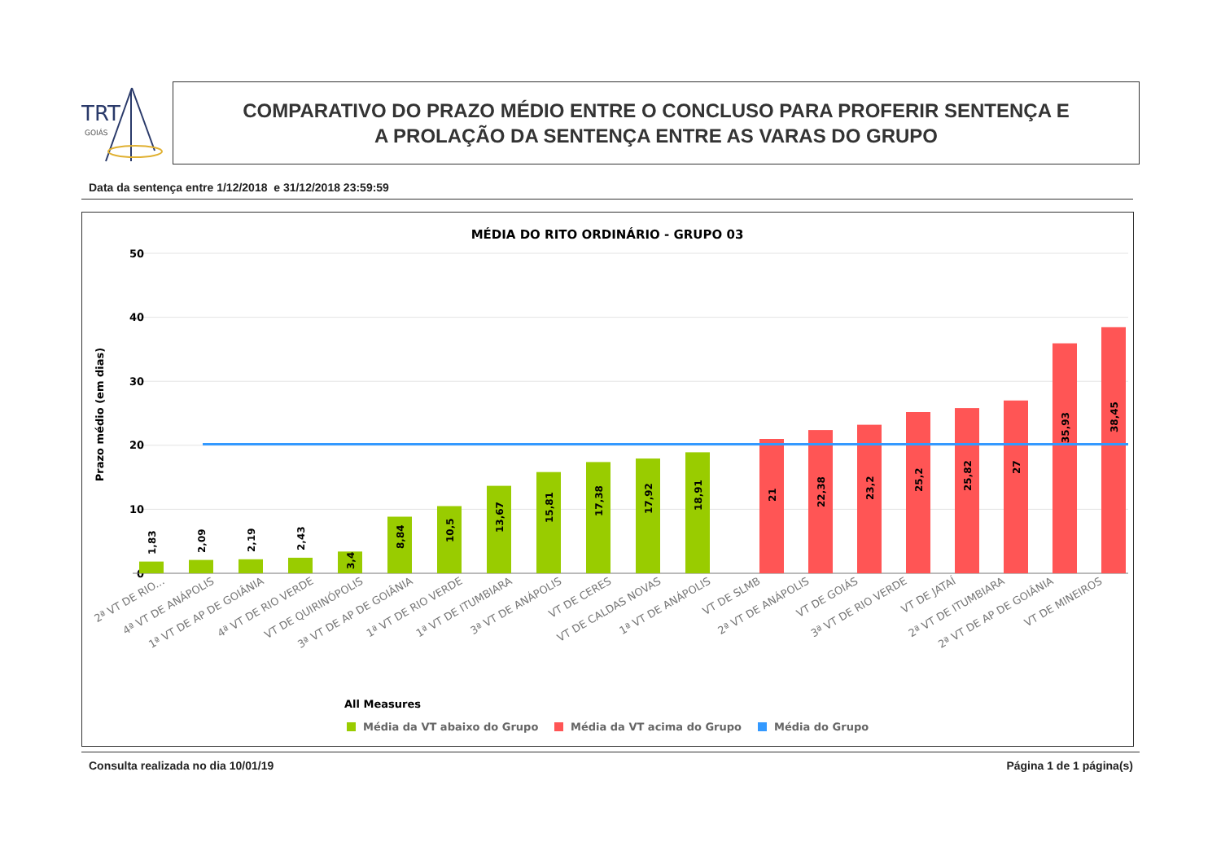TRT
GOIÁS
COMPARATIVO DO PRAZO MÉDIO ENTRE O CONCLUSO PARA PROFERIR SENTENÇA E
A PROLAÇÃO DA SENTENÇA ENTRE AS VARAS DO GRUPO
Data da sentença entre 1/12/2018 e 31/12/2018 23:59:59
MÉDIA DO RITO ORDINÁRIO - GRUPO 03
50
40
30
20
10
0
Prazo médio (em dias)
1,83
2,09
2,19
2,43
3,4
8,84
10,5
13,67
15,81
17,38
17,92
18,91
21
22,38
23,2
25,2
25,82
27
35,93
38,45
2ª VT DE RIO...
4ª VT DE ANÁPOLIS
1ª VT DE AP DE GOIÂNIA
4ª VT DE RIO VERDE
VT DE QUIRINÓPOLIS
3ª VT DE AP DE GOIÂNIA
1ª VT DE RIO VERDE
1ª VT DE ITUMBIARA
3ª VT DE ANÁPOLIS
VT DE CERES
VT DE CALDAS NOVAS
1ª VT DE ANÁPOLIS
VT DE SLMB
2ª VT DE ANÁPOLIS
VT DE GOIÁS
3ª VT DE RIO VERDE
VT DE JATAÍ
2ª VT DE ITUMBIARA
2ª VT DE AP DE GOIÂNIA
VT DE MINEIROS
All Measures
Média da VT abaixo do Grupo
Média da VT acima do Grupo
Média do Grupo
Consulta realizada no dia 10/01/19 Página 1 de 1 página(s)